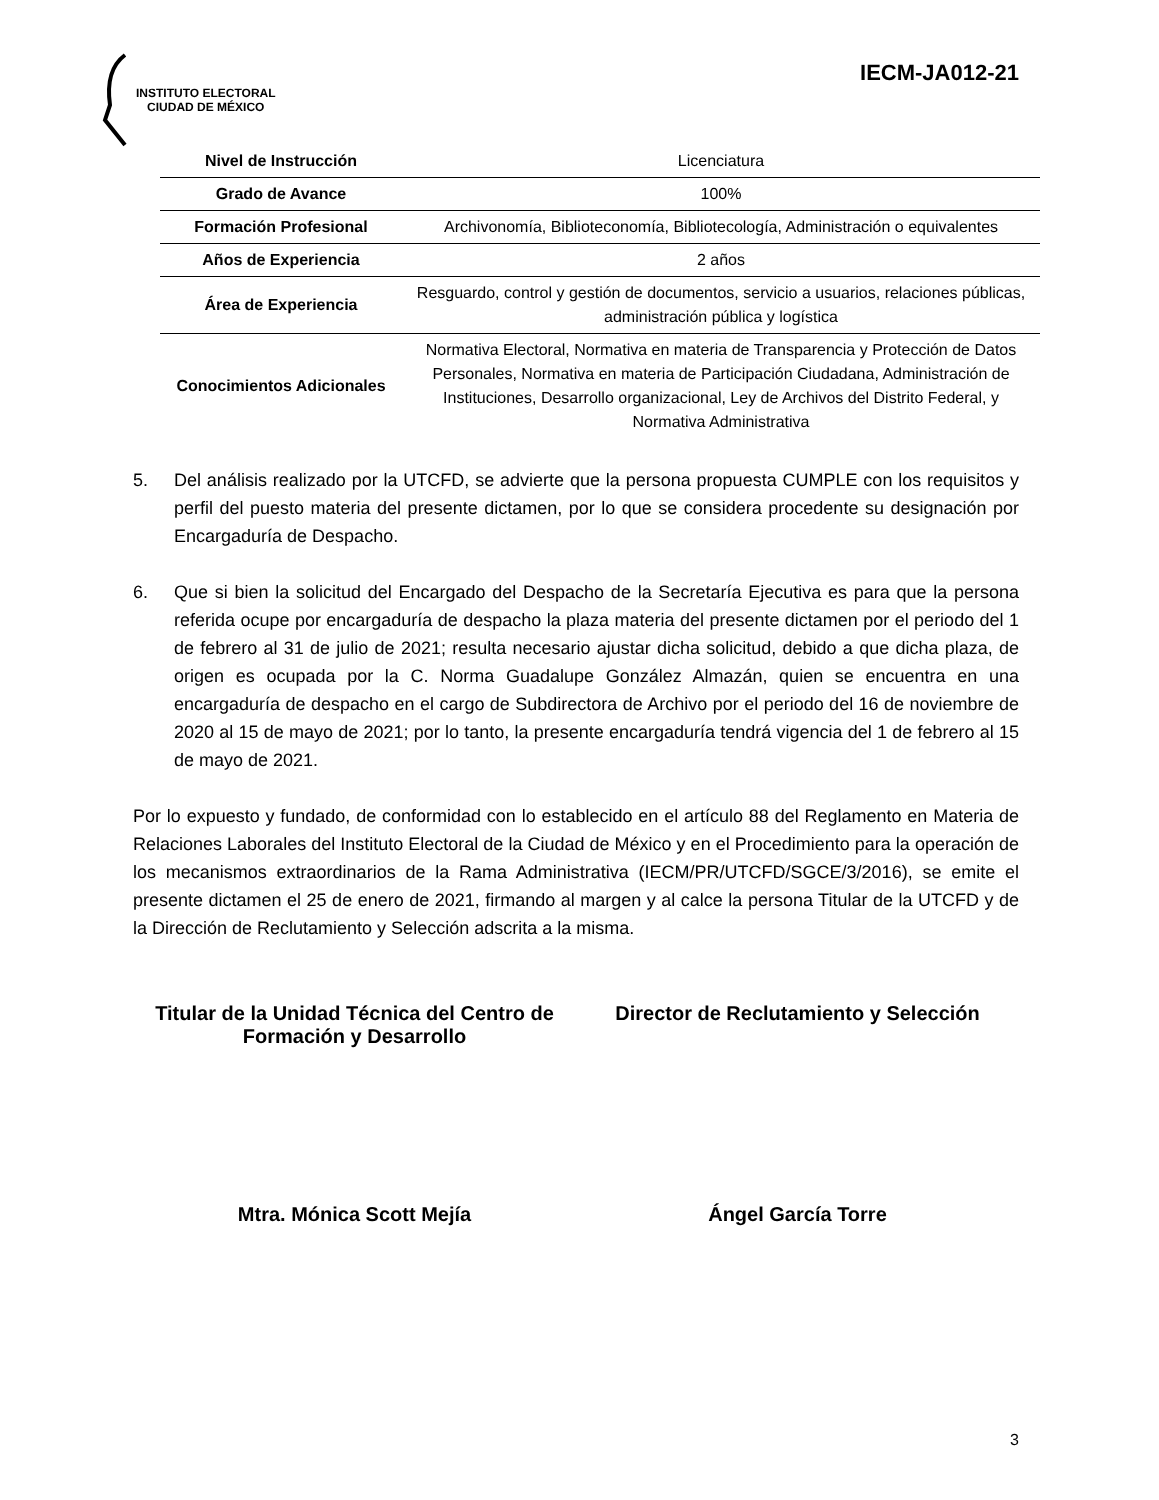INSTITUTO ELECTORAL
CIUDAD DE MÉXICO
IECM-JA012-21
| Nivel de Instrucción | Licenciatura |
| Grado de Avance | 100% |
| Formación Profesional | Archivonomía, Biblioteconomía, Bibliotecología, Administración o equivalentes |
| Años de Experiencia | 2 años |
| Área de Experiencia | Resguardo, control y gestión de documentos, servicio a usuarios, relaciones públicas, administración pública y logística |
| Conocimientos Adicionales | Normativa Electoral, Normativa en materia de Transparencia y Protección de Datos Personales, Normativa en materia de Participación Ciudadana, Administración de Instituciones, Desarrollo organizacional, Ley de Archivos del Distrito Federal, y Normativa Administrativa |
5. Del análisis realizado por la UTCFD, se advierte que la persona propuesta CUMPLE con los requisitos y perfil del puesto materia del presente dictamen, por lo que se considera procedente su designación por Encargaduría de Despacho.
6. Que si bien la solicitud del Encargado del Despacho de la Secretaría Ejecutiva es para que la persona referida ocupe por encargaduría de despacho la plaza materia del presente dictamen por el periodo del 1 de febrero al 31 de julio de 2021; resulta necesario ajustar dicha solicitud, debido a que dicha plaza, de origen es ocupada por la C. Norma Guadalupe González Almazán, quien se encuentra en una encargaduría de despacho en el cargo de Subdirectora de Archivo por el periodo del 16 de noviembre de 2020 al 15 de mayo de 2021; por lo tanto, la presente encargaduría tendrá vigencia del 1 de febrero al 15 de mayo de 2021.
Por lo expuesto y fundado, de conformidad con lo establecido en el artículo 88 del Reglamento en Materia de Relaciones Laborales del Instituto Electoral de la Ciudad de México y en el Procedimiento para la operación de los mecanismos extraordinarios de la Rama Administrativa (IECM/PR/UTCFD/SGCE/3/2016), se emite el presente dictamen el 25 de enero de 2021, firmando al margen y al calce la persona Titular de la UTCFD y de la Dirección de Reclutamiento y Selección adscrita a la misma.
Titular de la Unidad Técnica del Centro de Formación y Desarrollo
Director de Reclutamiento y Selección
Mtra. Mónica Scott Mejía Ángel García Torre
3